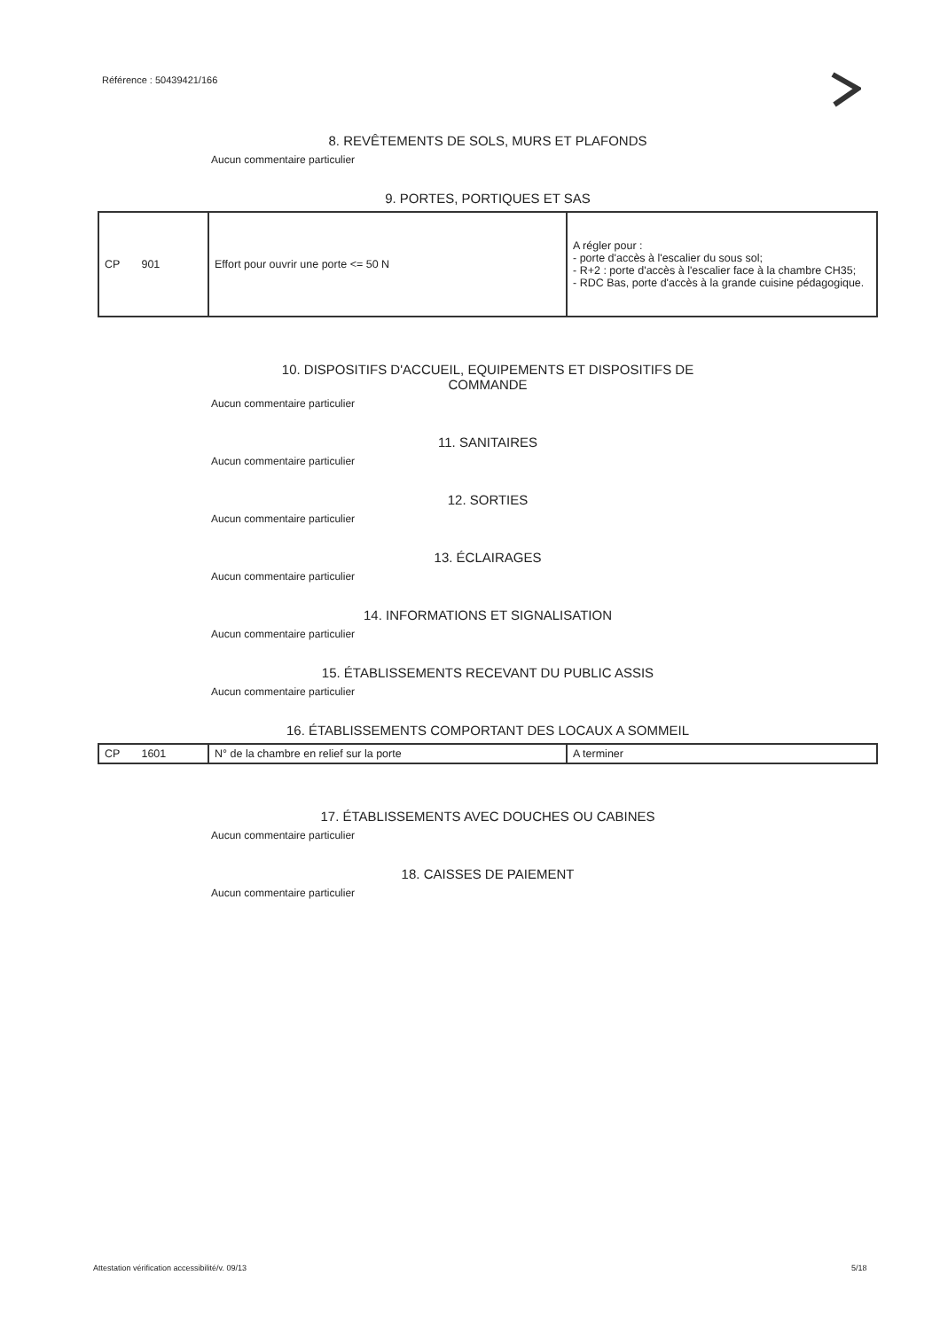Référence : 50439421/166
8. REVÊTEMENTS DE SOLS, MURS ET PLAFONDS
Aucun commentaire particulier
9. PORTES, PORTIQUES ET SAS
| CP 901 | Effort pour ouvrir une porte <= 50 N | A régler pour : - porte d'accès à l'escalier du sous sol; - R+2 : porte d'accès à l'escalier face à la chambre CH35; - RDC Bas, porte d'accès à la grande cuisine pédagogique. |
10. DISPOSITIFS D'ACCUEIL, EQUIPEMENTS ET DISPOSITIFS DE
COMMANDE
Aucun commentaire particulier
11. SANITAIRES
Aucun commentaire particulier
12. SORTIES
Aucun commentaire particulier
13. ÉCLAIRAGES
Aucun commentaire particulier
14. INFORMATIONS ET SIGNALISATION
Aucun commentaire particulier
15. ÉTABLISSEMENTS RECEVANT DU PUBLIC ASSIS
Aucun commentaire particulier
16. ÉTABLISSEMENTS COMPORTANT DES LOCAUX A SOMMEIL
| CP 1601 | N° de la chambre en relief sur la porte | A terminer |
17. ÉTABLISSEMENTS AVEC DOUCHES OU CABINES
Aucun commentaire particulier
18. CAISSES DE PAIEMENT
Aucun commentaire particulier
Attestation vérification accessibilité/v. 09/13
5/18